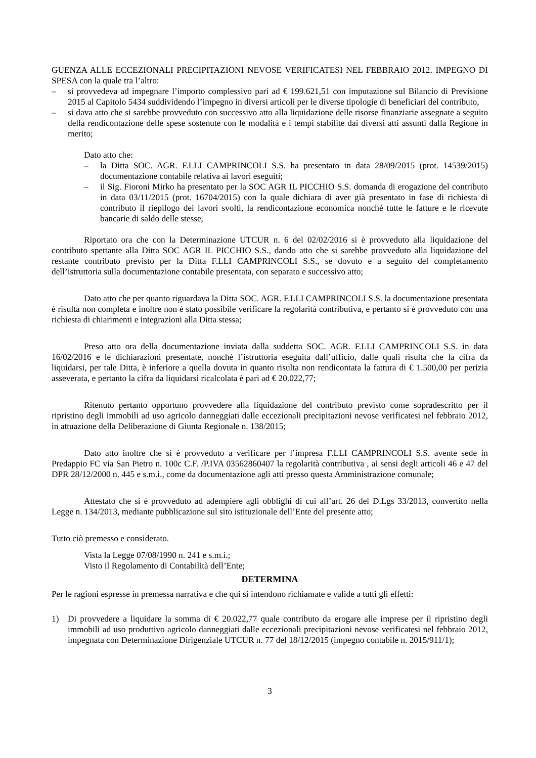GUENZA ALLE ECCEZIONALI PRECIPITAZIONI NEVOSE VERIFICATESI NEL FEBBRAIO 2012. IMPEGNO DI SPESA con la quale tra l’altro:
– si provvedeva ad impegnare l’importo complessivo pari ad € 199.621,51 con imputazione sul Bilancio di Previsione 2015 al Capitolo 5434 suddividendo l’impegno in diversi articoli per le diverse tipologie di beneficiari del contributo,
– si dava atto che si sarebbe provveduto con successivo atto alla liquidazione delle risorse finanziarie assegnate a seguito della rendicontazione delle spese sostenute con le modalità e i tempi stabilite dai diversi atti assunti dalla Regione in merito;
Dato atto che:
– la Ditta SOC. AGR. F.LLI CAMPRINCOLI S.S. ha presentato in data 28/09/2015 (prot. 14539/2015) documentazione contabile relativa ai lavori eseguiti;
– il Sig. Fioroni Mirko ha presentato per la SOC AGR IL PICCHIO S.S. domanda di erogazione del contributo in data 03/11/2015 (prot. 16704/2015) con la quale dichiara di aver già presentato in fase di richiesta di contributo il riepilogo dei lavori svolti, la rendicontazione economica nonché tutte le fatture e le ricevute bancarie di saldo delle stesse,
Riportato ora che con la Determinazione UTCUR n. 6 del 02/02/2016 si è provveduto alla liquidazione del contributo spettante alla Ditta SOC AGR IL PICCHIO S.S., dando atto che si sarebbe provveduto alla liquidazione del restante contributo previsto per la Ditta F.LLI CAMPRINCOLI S.S., se dovuto e a seguito del completamento dell’istruttoria sulla documentazione contabile presentata, con separato e successivo atto;
Dato atto che per quanto riguardava la Ditta SOC. AGR. F.LLI CAMPRINCOLI S.S. la documentazione presentata è risulta non completa e inoltre non è stato possibile verificare la regolarità contributiva, e pertanto si è provveduto con una richiesta di chiarimenti e integrazioni alla Ditta stessa;
Preso atto ora della documentazione inviata dalla suddetta SOC. AGR. F.LLI CAMPRINCOLI S.S. in data 16/02/2016 e le dichiarazioni presentate, nonché l’istruttoria eseguita dall’ufficio, dalle quali risulta che la cifra da liquidarsi, per tale Ditta, è inferiore a quella dovuta in quanto risulta non rendicontata la fattura di € 1.500,00 per perizia asseverata, e pertanto la cifra da liquidarsi ricalcolata è pari ad € 20.022,77;
Ritenuto pertanto opportuno provvedere alla liquidazione del contributo previsto come sopradescritto per il ripristino degli immobili ad uso agricolo danneggiati dalle eccezionali precipitazioni nevose verificatesi nel febbraio 2012, in attuazione della Deliberazione di Giunta Regionale n. 138/2015;
Dato atto inoltre che si è provveduto a verificare per l’impresa F.LLI CAMPRINCOLI S.S. avente sede in Predappio FC via San Pietro n. 100c C.F. /P.IVA 03562860407 la regolarità contributiva , ai sensi degli articoli 46 e 47 del DPR 28/12/2000 n. 445 e s.m.i., come da documentazione agli atti presso questa Amministrazione comunale;
Attestato che si è provveduto ad adempiere agli obblighi di cui all’art. 26 del D.Lgs 33/2013, convertito nella Legge n. 134/2013, mediante pubblicazione sul sito istituzionale dell’Ente del presente atto;
Tutto ciò premesso e considerato.
Vista la Legge 07/08/1990 n. 241 e s.m.i.;
Visto il Regolamento di Contabilità dell’Ente;
DETERMINA
Per le ragioni espresse in premessa narrativa e che qui si intendono richiamate e valide a tutti gli effetti:
1) Di provvedere a liquidare la somma di € 20.022,77 quale contributo da erogare alle imprese per il ripristino degli immobili ad uso produttivo agricolo danneggiati dalle eccezionali precipitazioni nevose verificatesi nel febbraio 2012, impegnata con Determinazione Dirigenziale UTCUR n. 77 del 18/12/2015 (impegno contabile n. 2015/911/1);
3